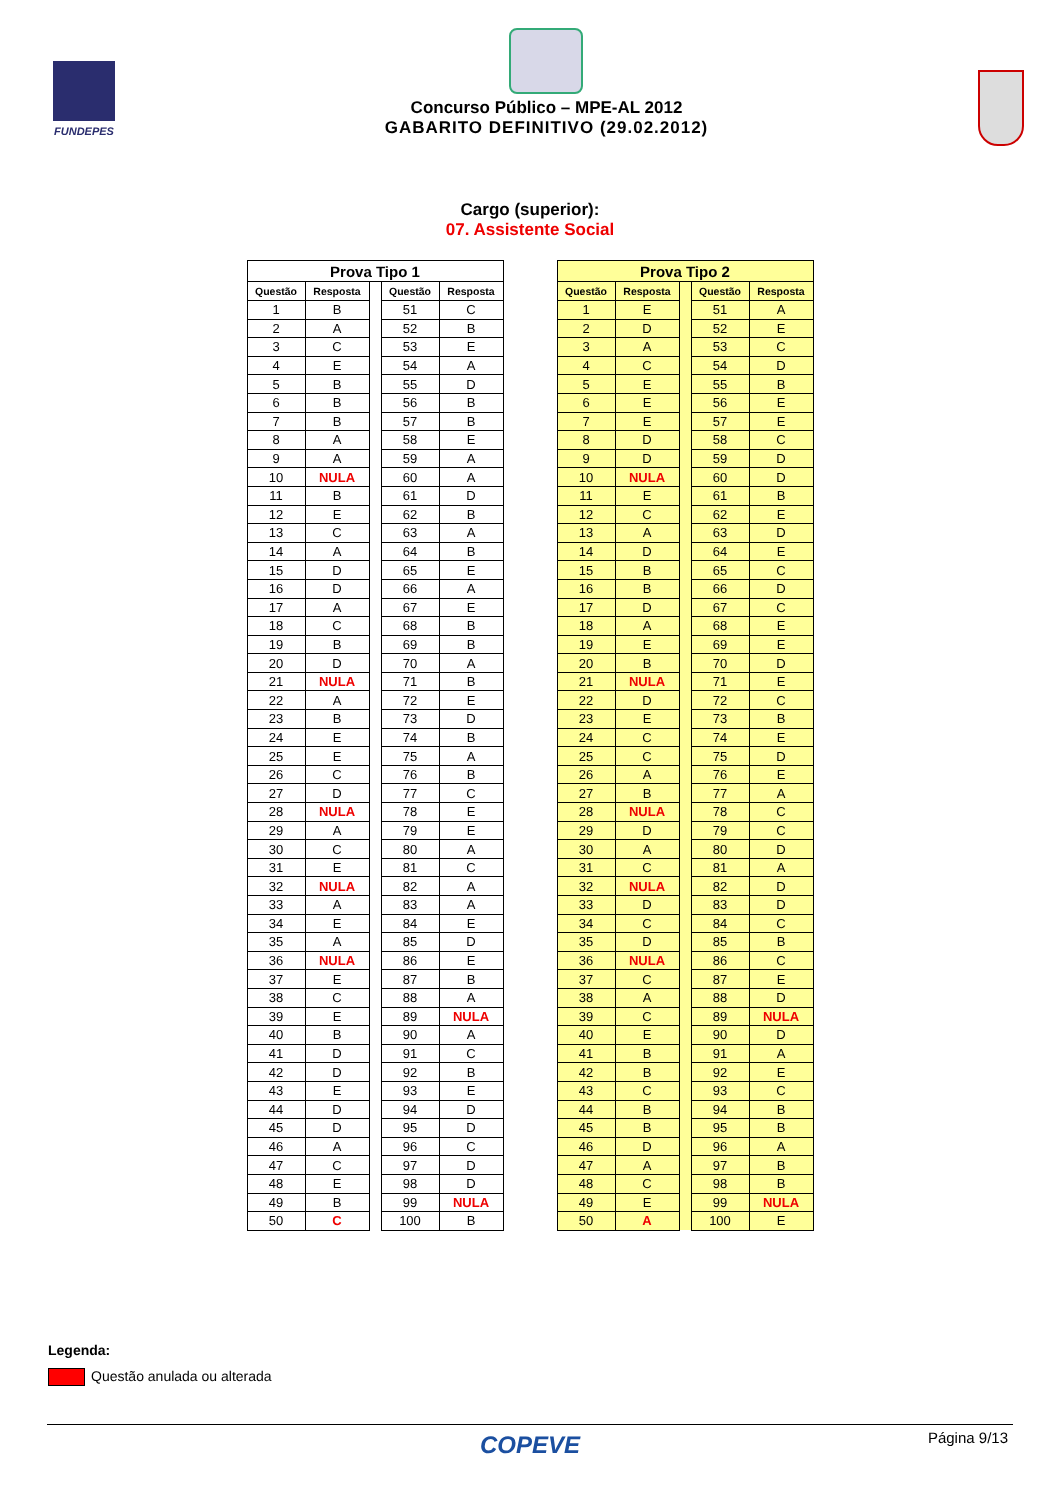FUNDEPES
Concurso Público – MPE-AL 2012
GABARITO DEFINITIVO (29.02.2012)
Cargo (superior):
07. Assistente Social
| Prova Tipo 1 | | | | |
| --- | --- | --- | --- | --- |
| Questão | Resposta | | Questão | Resposta |
| 1 | B | | 51 | C |
| 2 | A | | 52 | B |
| 3 | C | | 53 | E |
| 4 | E | | 54 | A |
| 5 | B | | 55 | D |
| 6 | B | | 56 | B |
| 7 | B | | 57 | B |
| 8 | A | | 58 | E |
| 9 | A | | 59 | A |
| 10 | NULA | | 60 | A |
| 11 | B | | 61 | D |
| 12 | E | | 62 | B |
| 13 | C | | 63 | A |
| 14 | A | | 64 | B |
| 15 | D | | 65 | E |
| 16 | D | | 66 | A |
| 17 | A | | 67 | E |
| 18 | C | | 68 | B |
| 19 | B | | 69 | B |
| 20 | D | | 70 | A |
| 21 | NULA | | 71 | B |
| 22 | A | | 72 | E |
| 23 | B | | 73 | D |
| 24 | E | | 74 | B |
| 25 | E | | 75 | A |
| 26 | C | | 76 | B |
| 27 | D | | 77 | C |
| 28 | NULA | | 78 | E |
| 29 | A | | 79 | E |
| 30 | C | | 80 | A |
| 31 | E | | 81 | C |
| 32 | NULA | | 82 | A |
| 33 | A | | 83 | A |
| 34 | E | | 84 | E |
| 35 | A | | 85 | D |
| 36 | NULA | | 86 | E |
| 37 | E | | 87 | B |
| 38 | C | | 88 | A |
| 39 | E | | 89 | NULA |
| 40 | B | | 90 | A |
| 41 | D | | 91 | C |
| 42 | D | | 92 | B |
| 43 | E | | 93 | E |
| 44 | D | | 94 | D |
| 45 | D | | 95 | D |
| 46 | A | | 96 | C |
| 47 | C | | 97 | D |
| 48 | E | | 98 | D |
| 49 | B | | 99 | NULA |
| 50 | C | | 100 | B |
| Prova Tipo 2 | | | | |
| --- | --- | --- | --- | --- |
| Questão | Resposta | | Questão | Resposta |
| 1 | E | | 51 | A |
| 2 | D | | 52 | E |
| 3 | A | | 53 | C |
| 4 | C | | 54 | D |
| 5 | E | | 55 | B |
| 6 | E | | 56 | E |
| 7 | E | | 57 | E |
| 8 | D | | 58 | C |
| 9 | D | | 59 | D |
| 10 | NULA | | 60 | D |
| 11 | E | | 61 | B |
| 12 | C | | 62 | E |
| 13 | A | | 63 | D |
| 14 | D | | 64 | E |
| 15 | B | | 65 | C |
| 16 | B | | 66 | D |
| 17 | D | | 67 | C |
| 18 | A | | 68 | E |
| 19 | E | | 69 | E |
| 20 | B | | 70 | D |
| 21 | NULA | | 71 | E |
| 22 | D | | 72 | C |
| 23 | E | | 73 | B |
| 24 | C | | 74 | E |
| 25 | C | | 75 | D |
| 26 | A | | 76 | E |
| 27 | B | | 77 | A |
| 28 | NULA | | 78 | C |
| 29 | D | | 79 | C |
| 30 | A | | 80 | D |
| 31 | C | | 81 | A |
| 32 | NULA | | 82 | D |
| 33 | D | | 83 | D |
| 34 | C | | 84 | C |
| 35 | D | | 85 | B |
| 36 | NULA | | 86 | C |
| 37 | C | | 87 | E |
| 38 | A | | 88 | D |
| 39 | C | | 89 | NULA |
| 40 | E | | 90 | D |
| 41 | B | | 91 | A |
| 42 | B | | 92 | E |
| 43 | C | | 93 | C |
| 44 | B | | 94 | B |
| 45 | B | | 95 | B |
| 46 | D | | 96 | A |
| 47 | A | | 97 | B |
| 48 | C | | 98 | B |
| 49 | E | | 99 | NULA |
| 50 | A | | 100 | E |
Legenda:
Questão anulada ou alterada
COPEVE Página 9/13